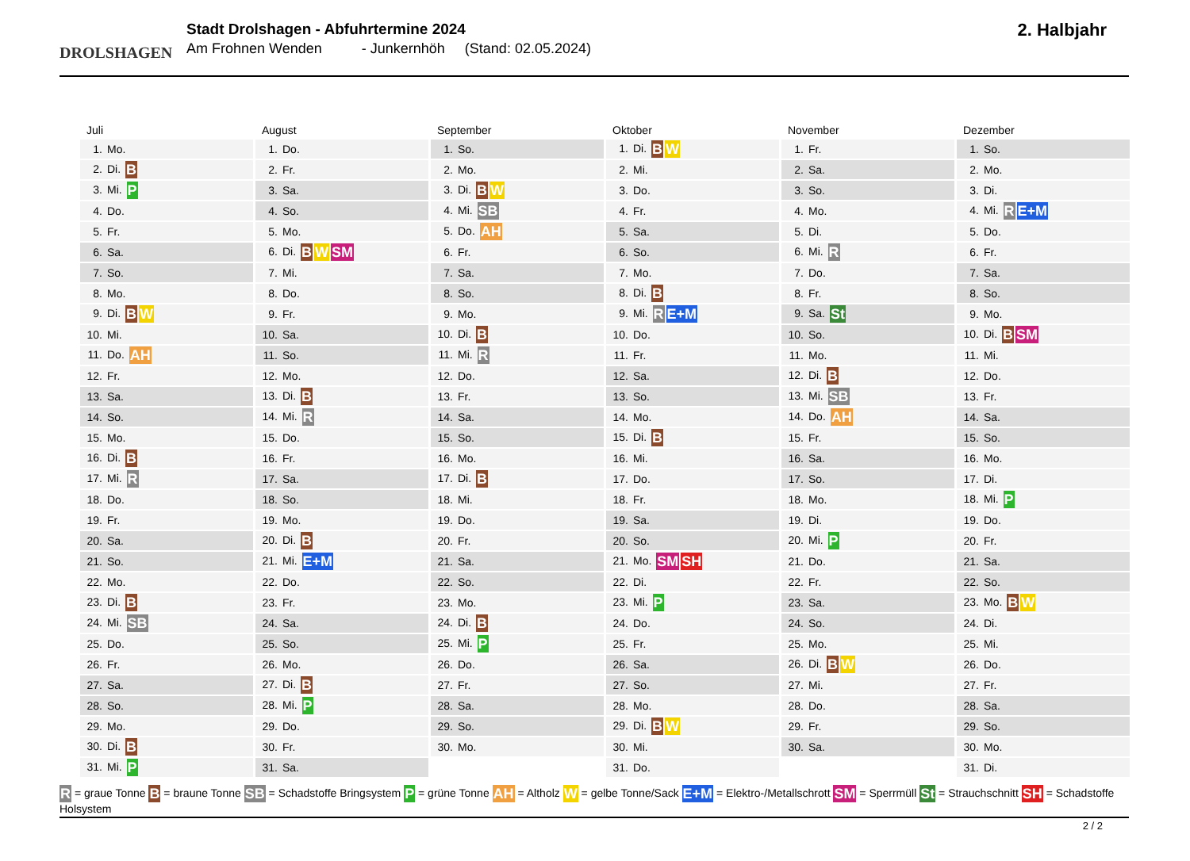DROLSHAGEN
Stadt Drolshagen - Abfuhrtermine 2024
Am Frohnen Wenden - Junkernhöh (Stand: 02.05.2024)
2. Halbjahr
| Juli | August | September | Oktober | November | Dezember |
| --- | --- | --- | --- | --- | --- |
| 1. Mo. | 1. Do. | 1. So. | 1. Di. B W | 1. Fr. | 1. So. |
| 2. Di. B | 2. Fr. | 2. Mo. | 2. Mi. | 2. Sa. | 2. Mo. |
| 3. Mi. P | 3. Sa. | 3. Di. B W | 3. Do. | 3. So. | 3. Di. |
| 4. Do. | 4. So. | 4. Mi. SB | 4. Fr. | 4. Mo. | 4. Mi. R E+M |
| 5. Fr. | 5. Mo. | 5. Do. AH | 5. Sa. | 5. Di. | 5. Do. |
| 6. Sa. | 6. Di. B W SM | 6. Fr. | 6. So. | 6. Mi. R | 6. Fr. |
| 7. So. | 7. Mi. | 7. Sa. | 7. Mo. | 7. Do. | 7. Sa. |
| 8. Mo. | 8. Do. | 8. So. | 8. Di. B | 8. Fr. | 8. So. |
| 9. Di. B W | 9. Fr. | 9. Mo. | 9. Mi. R E+M | 9. Sa. St | 9. Mo. |
| 10. Mi. | 10. Sa. | 10. Di. B | 10. Do. | 10. So. | 10. Di. B SM |
| 11. Do. AH | 11. So. | 11. Mi. R | 11. Fr. | 11. Mo. | 11. Mi. |
| 12. Fr. | 12. Mo. | 12. Do. | 12. Sa. | 12. Di. B | 12. Do. |
| 13. Sa. | 13. Di. B | 13. Fr. | 13. So. | 13. Mi. SB | 13. Fr. |
| 14. So. | 14. Mi. R | 14. Sa. | 14. Mo. | 14. Do. AH | 14. Sa. |
| 15. Mo. | 15. Do. | 15. So. | 15. Di. B | 15. Fr. | 15. So. |
| 16. Di. B | 16. Fr. | 16. Mo. | 16. Mi. | 16. Sa. | 16. Mo. |
| 17. Mi. R | 17. Sa. | 17. Di. B | 17. Do. | 17. So. | 17. Di. |
| 18. Do. | 18. So. | 18. Mi. | 18. Fr. | 18. Mo. | 18. Mi. P |
| 19. Fr. | 19. Mo. | 19. Do. | 19. Sa. | 19. Di. | 19. Do. |
| 20. Sa. | 20. Di. B | 20. Fr. | 20. So. | 20. Mi. P | 20. Fr. |
| 21. So. | 21. Mi. E+M | 21. Sa. | 21. Mo. SM SH | 21. Do. | 21. Sa. |
| 22. Mo. | 22. Do. | 22. So. | 22. Di. | 22. Fr. | 22. So. |
| 23. Di. B | 23. Fr. | 23. Mo. | 23. Mi. P | 23. Sa. | 23. Mo. B W |
| 24. Mi. SB | 24. Sa. | 24. Di. B | 24. Do. | 24. So. | 24. Di. |
| 25. Do. | 25. So. | 25. Mi. P | 25. Fr. | 25. Mo. | 25. Mi. |
| 26. Fr. | 26. Mo. | 26. Do. | 26. Sa. | 26. Di. B W | 26. Do. |
| 27. Sa. | 27. Di. B | 27. Fr. | 27. So. | 27. Mi. | 27. Fr. |
| 28. So. | 28. Mi. P | 28. Sa. | 28. Mo. | 28. Do. | 28. Sa. |
| 29. Mo. | 29. Do. | 29. So. | 29. Di. B W | 29. Fr. | 29. So. |
| 30. Di. B | 30. Fr. | 30. Mo. | 30. Mi. | 30. Sa. | 30. Mo. |
| 31. Mi. P | 31. Sa. | | 31. Do. | | 31. Di. |
R = graue Tonne B = braune Tonne SB = Schadstoffe Bringsystem P = grüne Tonne AH = Altholz W = gelbe Tonne/Sack E+M = Elektro-/Metallschrott SM = Sperrmüll St = Strauchschnitt SH = Schadstoffe Holsystem
2 / 2